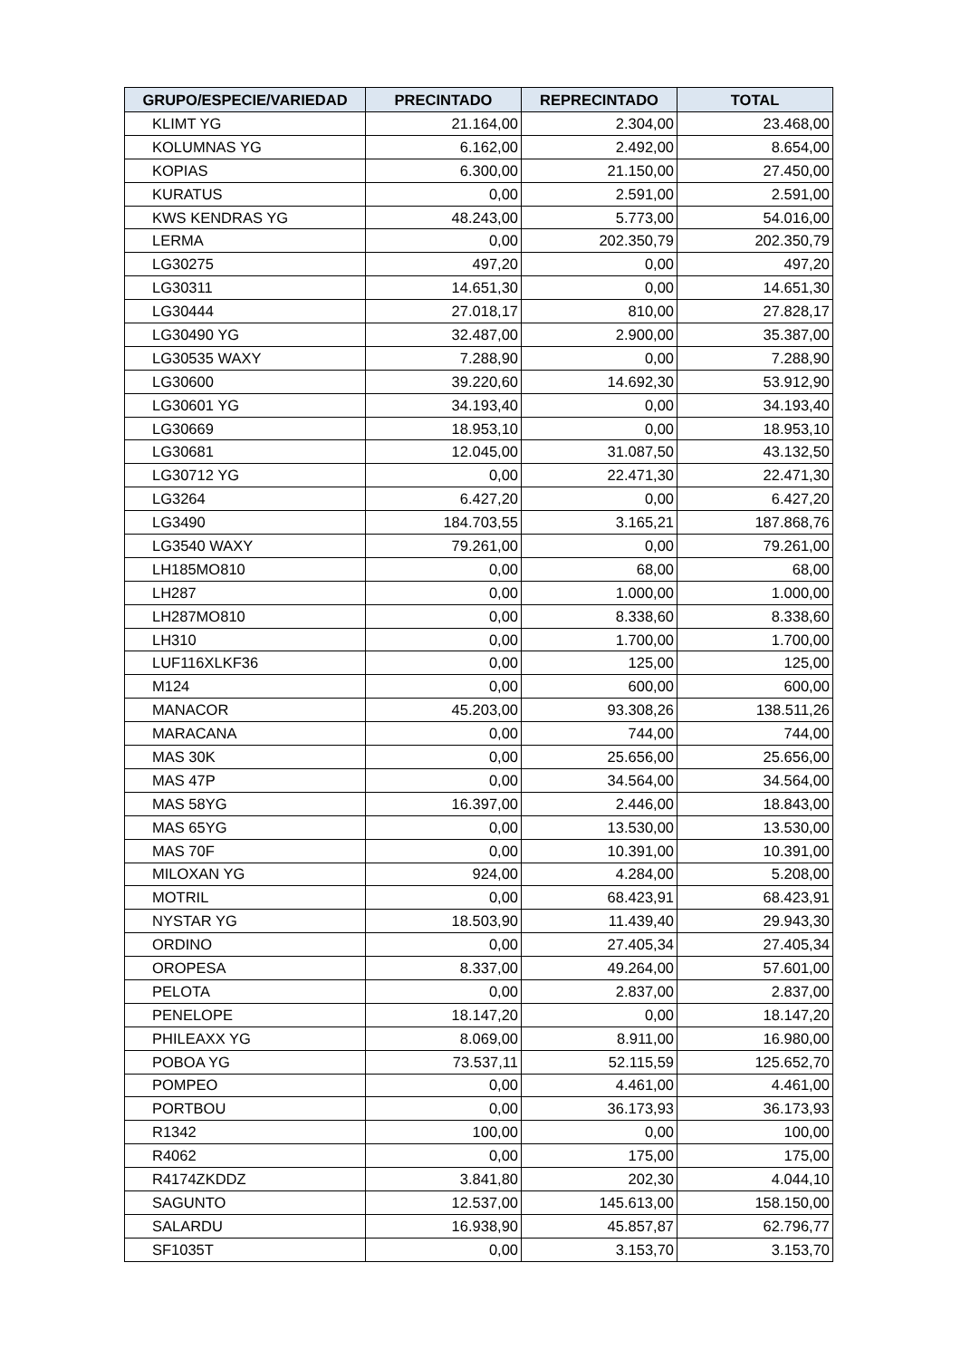| GRUPO/ESPECIE/VARIEDAD | PRECINTADO | REPRECINTADO | TOTAL |
| --- | --- | --- | --- |
| KLIMT YG | 21.164,00 | 2.304,00 | 23.468,00 |
| KOLUMNAS YG | 6.162,00 | 2.492,00 | 8.654,00 |
| KOPIAS | 6.300,00 | 21.150,00 | 27.450,00 |
| KURATUS | 0,00 | 2.591,00 | 2.591,00 |
| KWS KENDRAS YG | 48.243,00 | 5.773,00 | 54.016,00 |
| LERMA | 0,00 | 202.350,79 | 202.350,79 |
| LG30275 | 497,20 | 0,00 | 497,20 |
| LG30311 | 14.651,30 | 0,00 | 14.651,30 |
| LG30444 | 27.018,17 | 810,00 | 27.828,17 |
| LG30490 YG | 32.487,00 | 2.900,00 | 35.387,00 |
| LG30535 WAXY | 7.288,90 | 0,00 | 7.288,90 |
| LG30600 | 39.220,60 | 14.692,30 | 53.912,90 |
| LG30601 YG | 34.193,40 | 0,00 | 34.193,40 |
| LG30669 | 18.953,10 | 0,00 | 18.953,10 |
| LG30681 | 12.045,00 | 31.087,50 | 43.132,50 |
| LG30712 YG | 0,00 | 22.471,30 | 22.471,30 |
| LG3264 | 6.427,20 | 0,00 | 6.427,20 |
| LG3490 | 184.703,55 | 3.165,21 | 187.868,76 |
| LG3540 WAXY | 79.261,00 | 0,00 | 79.261,00 |
| LH185MO810 | 0,00 | 68,00 | 68,00 |
| LH287 | 0,00 | 1.000,00 | 1.000,00 |
| LH287MO810 | 0,00 | 8.338,60 | 8.338,60 |
| LH310 | 0,00 | 1.700,00 | 1.700,00 |
| LUF116XLKF36 | 0,00 | 125,00 | 125,00 |
| M124 | 0,00 | 600,00 | 600,00 |
| MANACOR | 45.203,00 | 93.308,26 | 138.511,26 |
| MARACANA | 0,00 | 744,00 | 744,00 |
| MAS 30K | 0,00 | 25.656,00 | 25.656,00 |
| MAS 47P | 0,00 | 34.564,00 | 34.564,00 |
| MAS 58YG | 16.397,00 | 2.446,00 | 18.843,00 |
| MAS 65YG | 0,00 | 13.530,00 | 13.530,00 |
| MAS 70F | 0,00 | 10.391,00 | 10.391,00 |
| MILOXAN YG | 924,00 | 4.284,00 | 5.208,00 |
| MOTRIL | 0,00 | 68.423,91 | 68.423,91 |
| NYSTAR YG | 18.503,90 | 11.439,40 | 29.943,30 |
| ORDINO | 0,00 | 27.405,34 | 27.405,34 |
| OROPESA | 8.337,00 | 49.264,00 | 57.601,00 |
| PELOTA | 0,00 | 2.837,00 | 2.837,00 |
| PENELOPE | 18.147,20 | 0,00 | 18.147,20 |
| PHILEAXX YG | 8.069,00 | 8.911,00 | 16.980,00 |
| POBOA YG | 73.537,11 | 52.115,59 | 125.652,70 |
| POMPEO | 0,00 | 4.461,00 | 4.461,00 |
| PORTBOU | 0,00 | 36.173,93 | 36.173,93 |
| R1342 | 100,00 | 0,00 | 100,00 |
| R4062 | 0,00 | 175,00 | 175,00 |
| R4174ZKDDZ | 3.841,80 | 202,30 | 4.044,10 |
| SAGUNTO | 12.537,00 | 145.613,00 | 158.150,00 |
| SALARDU | 16.938,90 | 45.857,87 | 62.796,77 |
| SF1035T | 0,00 | 3.153,70 | 3.153,70 |